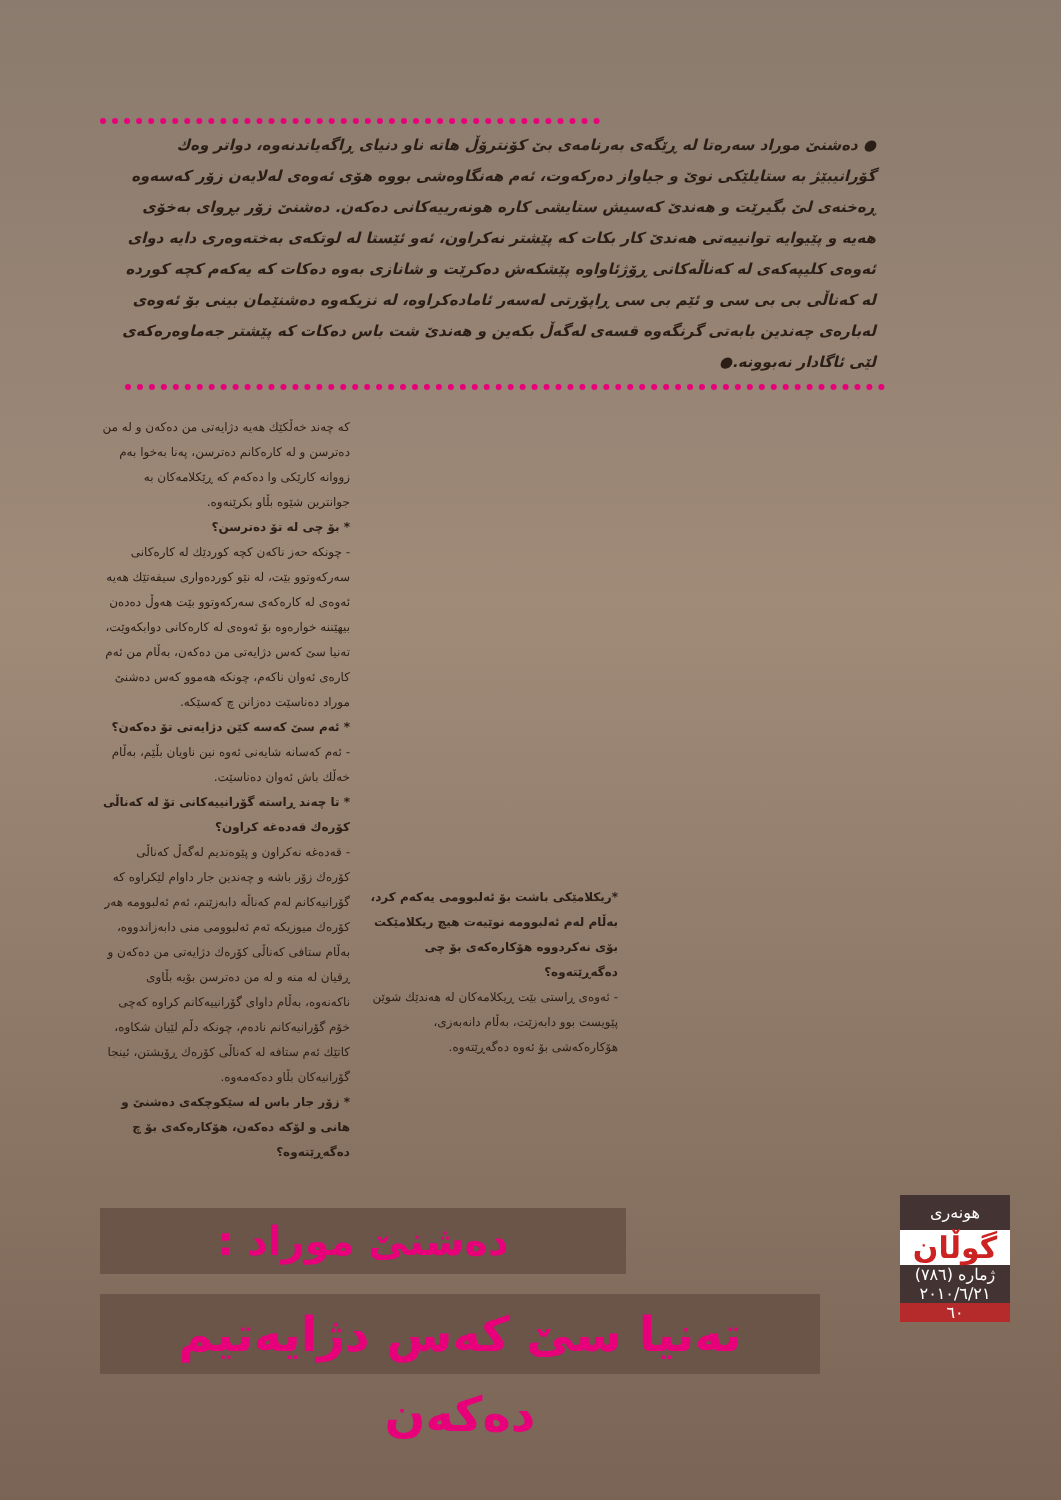● دەشنێ موراد سەرەتا لە ڕێگەی بەرنامەی بێ کۆنترۆڵ هاتە ناو دنیای ڕاگەیاندنەوە، دواتر وەك گۆرانیبێژ بە ستایلێکی نوێ و جیاواز دەرکەوت، ئەم هەنگاوەشی بووە هۆی ئەوەی لەلایەن زۆر کەسەوە ڕەخنەی لێ بگیرێت و هەندێ کەسیش ستایشی کارە هونەرییەکانی دەکەن. دەشنێ زۆر بڕوای بەخۆی هەیە و پێیوایە توانییەتی هەندێ کار بکات کە پێشتر نەکراون، ئەو ئێستا لە لوتکەی بەختەوەری دایە دوای ئەوەی کلیپەکەی لە کەناڵەکانی ڕۆژئاواوە پێشکەش دەکرێت و شانازی بەوە دەکات کە یەکەم کچە کوردە لە کەناڵی بی بی سی و ئێم بی سی ڕاپۆرتی لەسەر ئامادەکراوە، لە نزیکەوە دەشنێمان بینی بۆ ئەوەی لەبارەی چەندین بابەتی گرنگەوە قسەی لەگەڵ بکەین و هەندێ شت باس دەکات کە پێشتر جەماوەرەکەی لێی ئاگادار نەبوونە.●
کە چەند خەڵکێك هەیە دژایەتی من دەکەن و لە من دەترسن و لە کارەکانم دەترسن، پەنا بەخوا بەم زووانە کارێکی وا دەکەم کە ڕێکلامەکان بە جوانترین شێوە بڵاو بکرێنەوە.
* بۆ چی لە تۆ دەترسن؟
- چونکە حەز ناکەن کچە کوردێك لە کارەکانی سەرکەوتوو بێت، لە نێو کوردەواری سیفەتێك هەیە ئەوەی لە کارەکەی سەرکەوتوو بێت هەوڵ دەدەن بیهێننە خوارەوە بۆ ئەوەی لە کارەکانی دوابکەوێت، تەنیا سێ کەس دژایەتی من دەکەن، بەڵام من ئەم کارەی ئەوان ناکەم، چونکە هەموو کەس دەشنێ موراد دەناسێت دەزانن چ کەسێکە.
* ئەم سێ کەسە کێن دژایەتی تۆ دەکەن؟
- ئەم کەسانە شایەنی ئەوە نین ناویان بڵێم، بەڵام خەڵك باش ئەوان دەناسێت.
* تا چەند ڕاستە گۆرانییەکانی تۆ لە کەناڵی کۆرەك قەدەغە کراون؟
- قەدەغە نەکراون و پێوەندیم لەگەڵ کەناڵی کۆرەك زۆر باشە و چەندین جار داوام لێکراوە کە گۆرانیەکانم لەم کەناڵە دابەزێنم، ئەم ئەلبوومە هەر کۆرەك میوزیکە ئەم ئەلبوومی منی دابەزاندووە، بەڵام ستافی کەناڵی کۆرەك دژایەتی من دەکەن و ڕقیان لە منە و لە من دەترسن بۆیە بڵاوی ناکەنەوە، بەڵام داوای گۆرانییەکانم کراوە کەچی خۆم گۆرانیەکانم نادەم، چونکە دڵم لێیان شکاوە، کاتێك ئەم ستافە لە کەناڵی کۆرەك ڕۆیشتن، ئینجا گۆرانیەکان بڵاو دەکەمەوە.
* زۆر جار باس لە سێکوچکەی دەشنێ و هانی و لۆکە دەکەن، هۆکارەکەی بۆ چ دەگەڕێتەوە؟
*ریکلامێکی باشت بۆ ئەلبوومی یەکەم کرد، بەڵام لەم ئەلبوومە نوێیەت هیچ ریکلامێکت بۆی نەکردووە هۆکارەکەی بۆ چی دەگەڕێتەوە؟
- ئەوەی ڕاستی بێت ڕیکلامەکان لە هەندێك شوێن پێویست بوو دابەزێت، بەڵام دانەبەزی، هۆکارەکەشی بۆ ئەوە دەگەڕێتەوە.
دەشنێ موراد :
تەنیا سێ کەس دژایەتیم دەکەن
هونەری
گوڵان
ژمارە (٧٨٦)
٢٠١٠/٦/٢١
٦٠